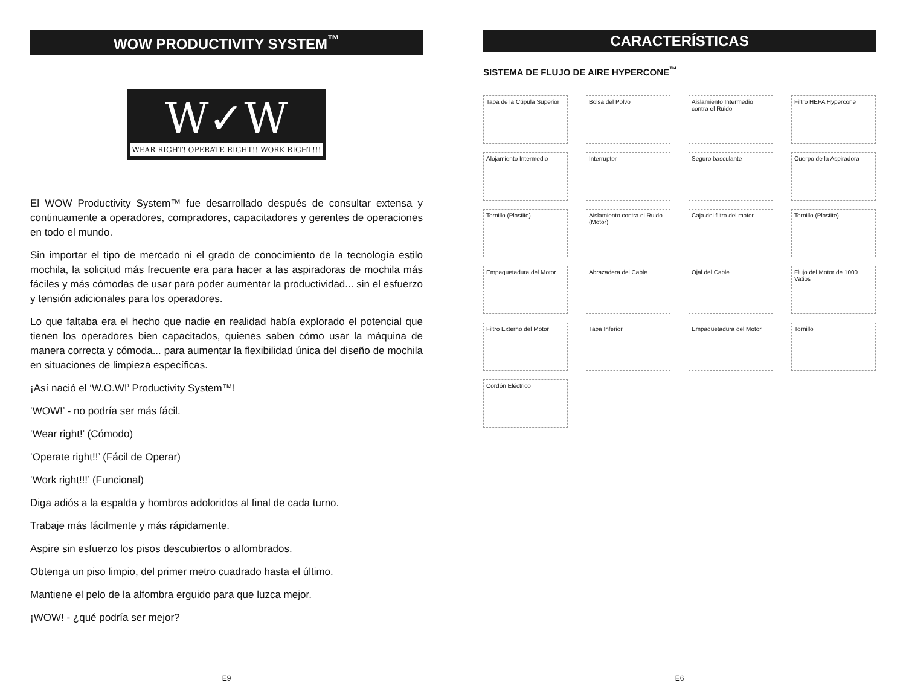WOW PRODUCTIVITY SYSTEM<sup>™</sup>
W✓W
WEAR RIGHT! OPERATE RIGHT!! WORK RIGHT!!!
El WOW Productivity System™ fue desarrollado después de consultar extensa y continuamente a operadores, compradores, capacitadores y gerentes de operaciones en todo el mundo.
Sin importar el tipo de mercado ni el grado de conocimiento de la tecnología estilo mochila, la solicitud más frecuente era para hacer a las aspiradoras de mochila más fáciles y más cómodas de usar para poder aumentar la productividad... sin el esfuerzo y tensión adicionales para los operadores.
Lo que faltaba era el hecho que nadie en realidad había explorado el potencial que tienen los operadores bien capacitados, quienes saben cómo usar la máquina de manera correcta y cómoda... para aumentar la flexibilidad única del diseño de mochila en situaciones de limpieza específicas.
¡Así nació el ‘W.O.W!’ Productivity System™!
‘WOW!’ - no podría ser más fácil.
‘Wear right!’ (Cómodo)
‘Operate right!!’ (Fácil de Operar)
‘Work right!!!’ (Funcional)
Diga adiós a la espalda y hombros adoloridos al final de cada turno.
Trabaje más fácilmente y más rápidamente.
Aspire sin esfuerzo los pisos descubiertos o alfombrados.
Obtenga un piso limpio, del primer metro cuadrado hasta el último.
Mantiene el pelo de la alfombra erguido para que luzca mejor.
¡WOW! - ¿qué podría ser mejor?
E9
CARACTERÍSTICAS
SISTEMA DE FLUJO DE AIRE HYPERCONE<sup>™</sup>
Tapa de la Cúpula Superior
Bolsa del Polvo
Aislamiento Intermedio contra el Ruido
Filtro HEPA Hypercone
Alojamiento Intermedio
Interruptor
Seguro basculante
Cuerpo de la Aspiradora
Tornillo (Plastite)
Aislamiento contra el Ruido (Motor)
Caja del filtro del motor
Tornillo (Plastite)
Empaquetadura del Motor
Abrazadera del Cable
Ojal del Cable
Flujo del Motor de 1000 Vatios
Filtro Externo del Motor
Tapa Inferior
Empaquetadura del Motor
Tornillo
Cordón Eléctrico
E6